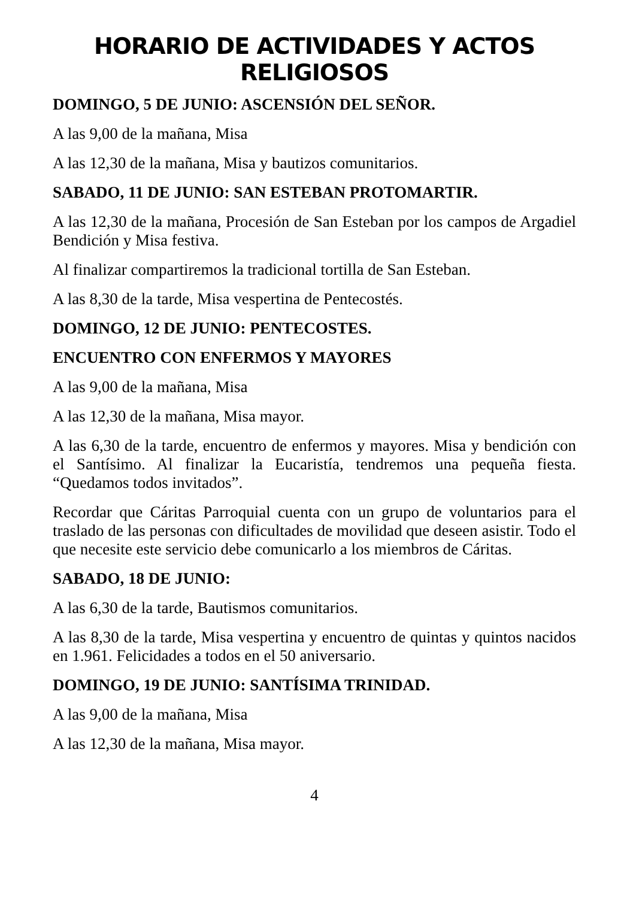HORARIO DE ACTIVIDADES Y ACTOS RELIGIOSOS
DOMINGO, 5 DE JUNIO: ASCENSIÓN DEL SEÑOR.
A las 9,00 de la mañana, Misa
A las 12,30 de la mañana, Misa y bautizos comunitarios.
SABADO, 11 DE JUNIO: SAN ESTEBAN PROTOMARTIR.
A las 12,30 de la mañana, Procesión de San Esteban por los campos de Argadiel Bendición y Misa festiva.
Al finalizar compartiremos la tradicional tortilla de San Esteban.
A las 8,30 de la tarde, Misa vespertina de Pentecostés.
DOMINGO, 12 DE JUNIO: PENTECOSTES.
ENCUENTRO CON ENFERMOS Y MAYORES
A las 9,00 de la mañana, Misa
A las 12,30 de la mañana, Misa mayor.
A las 6,30 de la tarde, encuentro de enfermos y mayores. Misa y bendición con el Santísimo. Al finalizar la Eucaristía, tendremos una pequeña fiesta. “Quedamos todos invitados”.
Recordar que Cáritas Parroquial cuenta con un grupo de voluntarios para el traslado de las personas con dificultades de movilidad que deseen asistir. Todo el que necesite este servicio debe comunicarlo a los miembros de Cáritas.
SABADO, 18 DE JUNIO:
A las 6,30 de la tarde, Bautismos comunitarios.
A las 8,30 de la tarde, Misa vespertina y encuentro de quintas y quintos nacidos en 1.961. Felicidades a todos en el 50 aniversario.
DOMINGO, 19 DE JUNIO: SANTÍSIMA TRINIDAD.
A las 9,00 de la mañana, Misa
A las 12,30 de la mañana, Misa mayor.
4